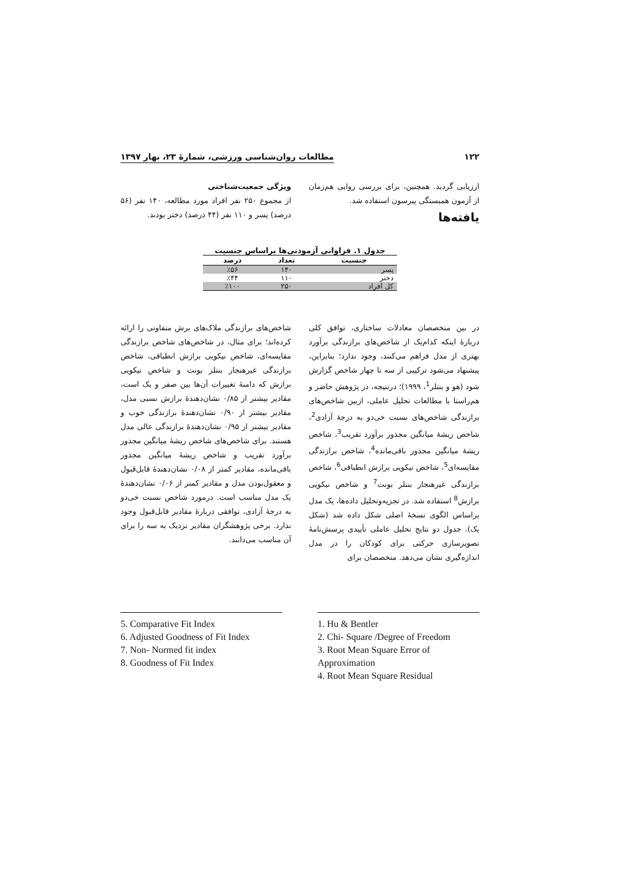۱۲۲ مطالعات روان‌شناسی ورزشی، شمارهٔ ۲۳، بهار ۱۳۹۷
ارزیابی گردید. همچنین، برای بررسی روایی هم‌زمان از آزمون همبستگی پیرسون استفاده شد.
یافته‌ها
ویژگی جمعیت‌شناختی
از مجموع ۲۵۰ نفر افراد مورد مطالعه، ۱۴۰ نفر (۵۶ درصد) پسر و ۱۱۰ نفر (۴۴ درصد) دختر بودند.
جدول ۱. فراوانی آزمودنی‌ها براساس جنسیت
| جنسیت | تعداد | درصد |
| --- | --- | --- |
| پسر | ۱۴۰ | ٪۵۶ |
| دختر | ۱۱۰ | ٪۴۴ |
| کل افراد | ۲۵۰ | ٪۱۰۰ |
در بین متخصصان معادلات ساختاری، توافق کلی دربارهٔ اینکه کدام‌یک از شاخص‌های برازندگی برآورد بهتری از مدل فراهم می‌کنند، وجود ندارد؛ بنابراین، پیشنهاد می‌شود ترکیبی از سه تا چهار شاخص گزارش شود (هو و بنتلر<sup>1</sup>، ۱۹۹۹)؛ درنتیجه، در پژوهش حاضر و هم‌راستا با مطالعات تحلیل عاملی، ازبین شاخص‌های برازندگی شاخص‌های نسبت خی‌دو به درجهٔ آزادی<sup>2</sup>، شاخص ریشهٔ میانگین مجذور برآورد تقریب<sup>3</sup>، شاخص ریشهٔ میانگین مجذور باقی‌مانده<sup>4</sup>، شاخص برازندگی مقایسه‌ای<sup>5</sup>، شاخص نیکویی برازش انطباقی<sup>6</sup>، شاخص برازندگی غیرهنجار بنتلر بونت<sup>7</sup> و شاخص نیکویی برازش<sup>8</sup> استفاده شد. در تجزیه‌وتحلیل داده‌ها، یک مدل براساس الگوی نسخهٔ اصلی شکل داده شد (شکل یک). جدول دو نتایج تحلیل عاملی تأییدی پرسش‌نامهٔ تصویرسازی حرکتی برای کودکان را در مدل اندازه‌گیری نشان می‌دهد. متخصصان برای
شاخص‌های برازندگی ملاک‌های برش متفاوتی را ارائه کرده‌اند؛ برای مثال، در شاخص‌های شاخص برازندگی مقایسه‌ای، شاخص نیکویی برازش انطباقی، شاخص برازندگی غیرهنجار بنتلر بونت و شاخص نیکویی برازش که دامنهٔ تغییرات آن‌ها بین صفر و یک است، مقادیر بیشتر از ۰/۸۵ نشان‌دهندهٔ برازش نسبی مدل، مقادیر بیشتر از ۰/۹۰ نشان‌دهندهٔ برازندگی خوب و مقادیر بیشتر از ۰/۹۵ نشان‌دهندهٔ برازندگی عالی مدل هستند. برای شاخص‌های شاخص ریشهٔ میانگین مجذور برآورد تقریب و شاخص ریشهٔ میانگین مجذور باقی‌مانده، مقادیر کمتر از ۰/۰۸ نشان‌دهندهٔ قابل‌قبول و معقول‌بودن مدل و مقادیر کمتر از ۰/۰۶ نشان‌دهندهٔ یک مدل مناسب است. درمورد شاخص نسبت خی‌دو به درجهٔ آزادی، توافقی دربارهٔ مقادیر قابل‌قبول وجود ندارد. برخی پژوهشگران مقادیر نزدیک به سه را برای آن مناسب می‌دانند.
5. Comparative Fit Index
6. Adjusted Goodness of Fit Index
7. Non- Normed fit index
8. Goodness of Fit Index
1. Hu & Bentler
2. Chi- Square /Degree of Freedom
3. Root Mean Square Error of Approximation
4. Root Mean Square Residual